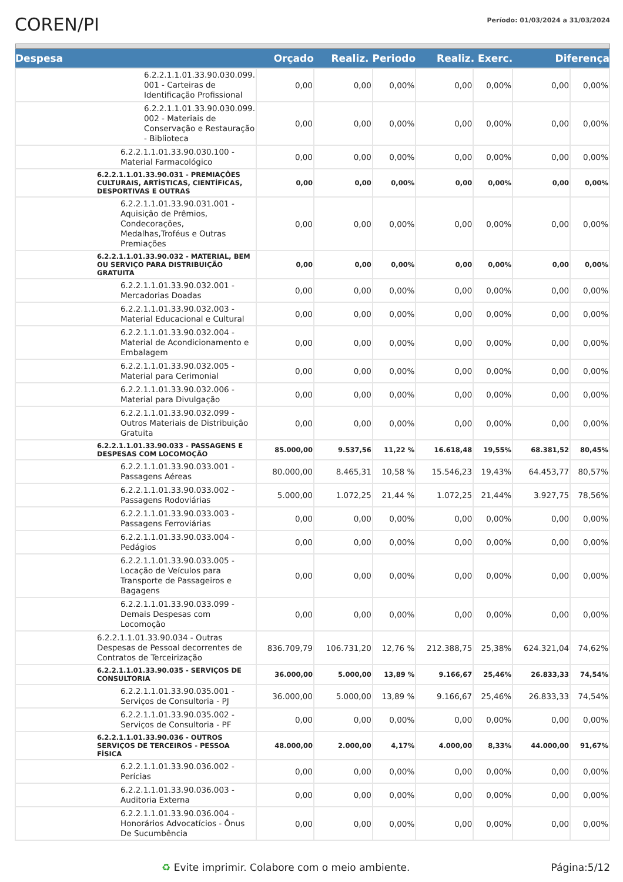COREN/PI
Período: 01/03/2024 a 31/03/2024
| Despesa | Orçado | Realiz. Periodo | | Realiz. Exerc. | | Diferença | |
| --- | --- | --- | --- | --- | --- | --- | --- |
| 6.2.2.1.1.01.33.90.030.099. 001 - Carteiras de Identificação Profissional | 0,00 | 0,00 | 0,00% | 0,00 | 0,00% | 0,00 | 0,00% |
| 6.2.2.1.1.01.33.90.030.099. 002 - Materiais de Conservação e Restauração - Biblioteca | 0,00 | 0,00 | 0,00% | 0,00 | 0,00% | 0,00 | 0,00% |
| 6.2.2.1.1.01.33.90.030.100 - Material Farmacológico | 0,00 | 0,00 | 0,00% | 0,00 | 0,00% | 0,00 | 0,00% |
| 6.2.2.1.1.01.33.90.031 - PREMIAÇÕES CULTURAIS, ARTÍSTICAS, CIENTÍFICAS, DESPORTIVAS E OUTRAS | 0,00 | 0,00 | 0,00% | 0,00 | 0,00% | 0,00 | 0,00% |
| 6.2.2.1.1.01.33.90.031.001 - Aquisição de Prêmios, Condecorações, Medalhas,Troféus e Outras Premiações | 0,00 | 0,00 | 0,00% | 0,00 | 0,00% | 0,00 | 0,00% |
| 6.2.2.1.1.01.33.90.032 - MATERIAL, BEM OU SERVIÇO PARA DISTRIBUIÇÃO GRATUITA | 0,00 | 0,00 | 0,00% | 0,00 | 0,00% | 0,00 | 0,00% |
| 6.2.2.1.1.01.33.90.032.001 - Mercadorias Doadas | 0,00 | 0,00 | 0,00% | 0,00 | 0,00% | 0,00 | 0,00% |
| 6.2.2.1.1.01.33.90.032.003 - Material Educacional e Cultural | 0,00 | 0,00 | 0,00% | 0,00 | 0,00% | 0,00 | 0,00% |
| 6.2.2.1.1.01.33.90.032.004 - Material de Acondicionamento e Embalagem | 0,00 | 0,00 | 0,00% | 0,00 | 0,00% | 0,00 | 0,00% |
| 6.2.2.1.1.01.33.90.032.005 - Material para Cerimonial | 0,00 | 0,00 | 0,00% | 0,00 | 0,00% | 0,00 | 0,00% |
| 6.2.2.1.1.01.33.90.032.006 - Material para Divulgação | 0,00 | 0,00 | 0,00% | 0,00 | 0,00% | 0,00 | 0,00% |
| 6.2.2.1.1.01.33.90.032.099 - Outros Materiais de Distribuição Gratuita | 0,00 | 0,00 | 0,00% | 0,00 | 0,00% | 0,00 | 0,00% |
| 6.2.2.1.1.01.33.90.033 - PASSAGENS E DESPESAS COM LOCOMOÇÃO | 85.000,00 | 9.537,56 | 11,22 % | 16.618,48 | 19,55% | 68.381,52 | 80,45% |
| 6.2.2.1.1.01.33.90.033.001 - Passagens Aéreas | 80.000,00 | 8.465,31 | 10,58 % | 15.546,23 | 19,43% | 64.453,77 | 80,57% |
| 6.2.2.1.1.01.33.90.033.002 - Passagens Rodoviárias | 5.000,00 | 1.072,25 | 21,44 % | 1.072,25 | 21,44% | 3.927,75 | 78,56% |
| 6.2.2.1.1.01.33.90.033.003 - Passagens Ferroviárias | 0,00 | 0,00 | 0,00% | 0,00 | 0,00% | 0,00 | 0,00% |
| 6.2.2.1.1.01.33.90.033.004 - Pedágios | 0,00 | 0,00 | 0,00% | 0,00 | 0,00% | 0,00 | 0,00% |
| 6.2.2.1.1.01.33.90.033.005 - Locação de Veículos para Transporte de Passageiros e Bagagens | 0,00 | 0,00 | 0,00% | 0,00 | 0,00% | 0,00 | 0,00% |
| 6.2.2.1.1.01.33.90.033.099 - Demais Despesas com Locomoção | 0,00 | 0,00 | 0,00% | 0,00 | 0,00% | 0,00 | 0,00% |
| 6.2.2.1.1.01.33.90.034 - Outras Despesas de Pessoal decorrentes de Contratos de Terceirização | 836.709,79 | 106.731,20 | 12,76 % | 212.388,75 | 25,38% | 624.321,04 | 74,62% |
| 6.2.2.1.1.01.33.90.035 - SERVIÇOS DE CONSULTORIA | 36.000,00 | 5.000,00 | 13,89 % | 9.166,67 | 25,46% | 26.833,33 | 74,54% |
| 6.2.2.1.1.01.33.90.035.001 - Serviços de Consultoria - PJ | 36.000,00 | 5.000,00 | 13,89 % | 9.166,67 | 25,46% | 26.833,33 | 74,54% |
| 6.2.2.1.1.01.33.90.035.002 - Serviços de Consultoria - PF | 0,00 | 0,00 | 0,00% | 0,00 | 0,00% | 0,00 | 0,00% |
| 6.2.2.1.1.01.33.90.036 - OUTROS SERVIÇOS DE TERCEIROS - PESSOA FÍSICA | 48.000,00 | 2.000,00 | 4,17% | 4.000,00 | 8,33% | 44.000,00 | 91,67% |
| 6.2.2.1.1.01.33.90.036.002 - Perícias | 0,00 | 0,00 | 0,00% | 0,00 | 0,00% | 0,00 | 0,00% |
| 6.2.2.1.1.01.33.90.036.003 - Auditoria Externa | 0,00 | 0,00 | 0,00% | 0,00 | 0,00% | 0,00 | 0,00% |
| 6.2.2.1.1.01.33.90.036.004 - Honorários Advocatícios - Ônus De Sucumbência | 0,00 | 0,00 | 0,00% | 0,00 | 0,00% | 0,00 | 0,00% |
♻ Evite imprimir. Colabore com o meio ambiente. Página:5/12